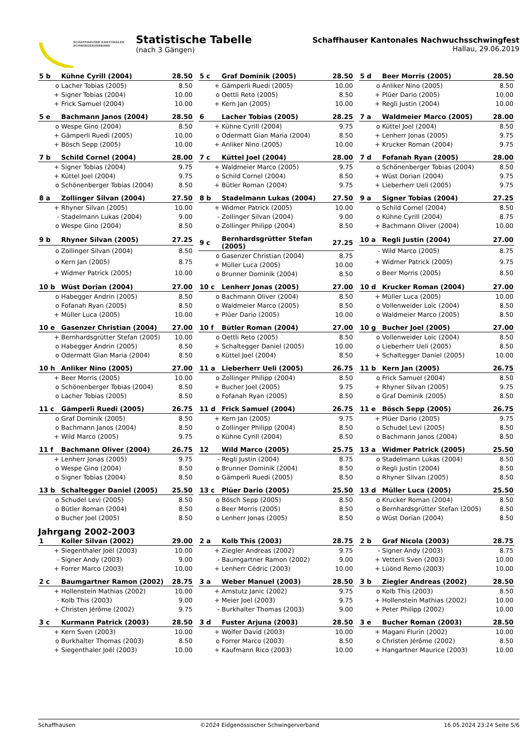SCHAFFHAUSER KANTONALER
SCHWINGERVERBAND
Statistische Tabelle
(nach 3 Gängen)
Schaffhauser Kantonales Nachwuchsschwingfest
Hallau, 29.06.2019
| 5 b | Kühne Cyrill (2004) | 28.50 |
| --- | --- | --- |
| o | Lacher Tobias (2005) | 8.50 |
| + | Signer Tobias (2004) | 10.00 |
| + | Frick Samuel (2004) | 10.00 |
| 5 c | Graf Dominik (2005) | 28.50 |
| --- | --- | --- |
| + | Gämperli Ruedi (2005) | 10.00 |
| o | Oettli Reto (2005) | 8.50 |
| + | Kern Jan (2005) | 10.00 |
| 5 d | Beer Morris (2005) | 28.50 |
| --- | --- | --- |
| o | Anliker Nino (2005) | 8.50 |
| + | Plüer Dario (2005) | 10.00 |
| + | Regli Justin (2004) | 10.00 |
| 5 e | Bachmann Janos (2004) | 28.50 |
| --- | --- | --- |
| o | Wespe Gino (2004) | 8.50 |
| + | Gämperli Ruedi (2005) | 10.00 |
| + | Bösch Sepp (2005) | 10.00 |
| 6 | Lacher Tobias (2005) | 28.25 |
| --- | --- | --- |
| + | Kühne Cyrill (2004) | 9.75 |
| o | Odermatt Gian Maria (2004) | 8.50 |
| + | Anliker Nino (2005) | 10.00 |
| 7 a | Waldmeier Marco (2005) | 28.00 |
| --- | --- | --- |
| o | Küttel Joel (2004) | 8.50 |
| + | Lenherr Jonas (2005) | 9.75 |
| + | Krucker Roman (2004) | 9.75 |
| 7 b | Schild Cornel (2004) | 28.00 |
| --- | --- | --- |
| + | Signer Tobias (2004) | 9.75 |
| + | Küttel Joel (2004) | 9.75 |
| o | Schönenberger Tobias (2004) | 8.50 |
| 7 c | Küttel Joel (2004) | 28.00 |
| --- | --- | --- |
| + | Waldmeier Marco (2005) | 9.75 |
| o | Schild Cornel (2004) | 8.50 |
| + | Bütler Roman (2004) | 9.75 |
| 7 d | Fofanah Ryan (2005) | 28.00 |
| --- | --- | --- |
| o | Schönenberger Tobias (2004) | 8.50 |
| + | Wüst Dorian (2004) | 9.75 |
| + | Lieberherr Ueli (2005) | 9.75 |
| 8 a | Zollinger Silvan (2004) | 27.50 |
| --- | --- | --- |
| + | Rhyner Silvan (2005) | 10.00 |
| - | Stadelmann Lukas (2004) | 9.00 |
| o | Wespe Gino (2004) | 8.50 |
| 8 b | Stadelmann Lukas (2004) | 27.50 |
| --- | --- | --- |
| + | Widmer Patrick (2005) | 10.00 |
| - | Zollinger Silvan (2004) | 9.00 |
| o | Zollinger Philipp (2004) | 8.50 |
| 9 a | Signer Tobias (2004) | 27.25 |
| --- | --- | --- |
| o | Schild Cornel (2004) | 8.50 |
| o | Kühne Cyrill (2004) | 8.75 |
| + | Bachmann Oliver (2004) | 10.00 |
| 9 b | Rhyner Silvan (2005) | 27.25 |
| --- | --- | --- |
| o | Zollinger Silvan (2004) | 8.50 |
| o | Kern Jan (2005) | 8.75 |
| + | Widmer Patrick (2005) | 10.00 |
| 9 c | Bernhardsgrütter Stefan (2005) | 27.25 |
| --- | --- | --- |
| o | Gasenzer Christian (2004) | 8.75 |
| + | Müller Luca (2005) | 10.00 |
| o | Brunner Dominik (2004) | 8.50 |
| 10 a | Regli Justin (2004) | 27.00 |
| --- | --- | --- |
| - | Wild Marco (2005) | 8.75 |
| + | Widmer Patrick (2005) | 9.75 |
| o | Beer Morris (2005) | 8.50 |
| 10 b | Wüst Dorian (2004) | 27.00 |
| --- | --- | --- |
| o | Habegger Andrin (2005) | 8.50 |
| o | Fofanah Ryan (2005) | 8.50 |
| + | Müller Luca (2005) | 10.00 |
| 10 c | Lenherr Jonas (2005) | 27.00 |
| --- | --- | --- |
| o | Bachmann Oliver (2004) | 8.50 |
| o | Waldmeier Marco (2005) | 8.50 |
| + | Plüer Dario (2005) | 10.00 |
| 10 d | Krucker Roman (2004) | 27.00 |
| --- | --- | --- |
| + | Müller Luca (2005) | 10.00 |
| o | Vollenweider Loïc (2004) | 8.50 |
| o | Waldmeier Marco (2005) | 8.50 |
| 10 e | Gasenzer Christian (2004) | 27.00 |
| --- | --- | --- |
| + | Bernhardsgrütter Stefan (2005) | 10.00 |
| o | Habegger Andrin (2005) | 8.50 |
| o | Odermatt Gian Maria (2004) | 8.50 |
| 10 f | Bütler Roman (2004) | 27.00 |
| --- | --- | --- |
| o | Oettli Reto (2005) | 8.50 |
| + | Schaltegger Daniel (2005) | 10.00 |
| o | Küttel Joel (2004) | 8.50 |
| 10 g | Bucher Joel (2005) | 27.00 |
| --- | --- | --- |
| o | Vollenweider Loïc (2004) | 8.50 |
| o | Lieberherr Ueli (2005) | 8.50 |
| + | Schaltegger Daniel (2005) | 10.00 |
| 10 h | Anliker Nino (2005) | 27.00 |
| --- | --- | --- |
| + | Beer Morris (2005) | 10.00 |
| o | Schönenberger Tobias (2004) | 8.50 |
| o | Lacher Tobias (2005) | 8.50 |
| 11 a | Lieberherr Ueli (2005) | 26.75 |
| --- | --- | --- |
| o | Zollinger Philipp (2004) | 8.50 |
| + | Bucher Joel (2005) | 9.75 |
| o | Fofanah Ryan (2005) | 8.50 |
| 11 b | Kern Jan (2005) | 26.75 |
| --- | --- | --- |
| o | Frick Samuel (2004) | 8.50 |
| + | Rhyner Silvan (2005) | 9.75 |
| o | Graf Dominik (2005) | 8.50 |
| 11 c | Gämperli Ruedi (2005) | 26.75 |
| --- | --- | --- |
| o | Graf Dominik (2005) | 8.50 |
| o | Bachmann Janos (2004) | 8.50 |
| + | Wild Marco (2005) | 9.75 |
| 11 d | Frick Samuel (2004) | 26.75 |
| --- | --- | --- |
| + | Kern Jan (2005) | 9.75 |
| o | Zollinger Philipp (2004) | 8.50 |
| o | Kühne Cyrill (2004) | 8.50 |
| 11 e | Bösch Sepp (2005) | 26.75 |
| --- | --- | --- |
| + | Plüer Dario (2005) | 9.75 |
| o | Schudel Levi (2005) | 8.50 |
| o | Bachmann Janos (2004) | 8.50 |
| 11 f | Bachmann Oliver (2004) | 26.75 |
| --- | --- | --- |
| + | Lenherr Jonas (2005) | 9.75 |
| o | Wespe Gino (2004) | 8.50 |
| o | Signer Tobias (2004) | 8.50 |
| 12 | Wild Marco (2005) | 25.75 |
| --- | --- | --- |
| - | Regli Justin (2004) | 8.75 |
| o | Brunner Dominik (2004) | 8.50 |
| o | Gämperli Ruedi (2005) | 8.50 |
| 13 a | Widmer Patrick (2005) | 25.50 |
| --- | --- | --- |
| o | Stadelmann Lukas (2004) | 8.50 |
| o | Regli Justin (2004) | 8.50 |
| o | Rhyner Silvan (2005) | 8.50 |
| 13 b | Schaltegger Daniel (2005) | 25.50 |
| --- | --- | --- |
| o | Schudel Levi (2005) | 8.50 |
| o | Bütler Roman (2004) | 8.50 |
| o | Bucher Joel (2005) | 8.50 |
| 13 c | Plüer Dario (2005) | 25.50 |
| --- | --- | --- |
| o | Bösch Sepp (2005) | 8.50 |
| o | Beer Morris (2005) | 8.50 |
| o | Lenherr Jonas (2005) | 8.50 |
| 13 d | Müller Luca (2005) | 25.50 |
| --- | --- | --- |
| o | Krucker Roman (2004) | 8.50 |
| o | Bernhardsgrütter Stefan (2005) | 8.50 |
| o | Wüst Dorian (2004) | 8.50 |
Jahrgang 2002-2003
| 1 | Koller Silvan (2002) | 29.00 |
| --- | --- | --- |
| + | Siegenthaler Joël (2003) | 10.00 |
| - | Signer Andy (2003) | 9.00 |
| + | Forrer Marco (2003) | 10.00 |
| 2 a | Kolb This (2003) | 28.75 |
| --- | --- | --- |
| + | Ziegler Andreas (2002) | 9.75 |
| - | Baumgartner Ramon (2002) | 9.00 |
| + | Lenherr Cédric (2003) | 10.00 |
| 2 b | Graf Nicola (2003) | 28.75 |
| --- | --- | --- |
| - | Signer Andy (2003) | 8.75 |
| + | Vetterli Sven (2003) | 10.00 |
| + | Lüönd Remo (2003) | 10.00 |
| 2 c | Baumgartner Ramon (2002) | 28.75 |
| --- | --- | --- |
| + | Hollenstein Mathias (2002) | 10.00 |
| - | Kolb This (2003) | 9.00 |
| + | Christen Jérôme (2002) | 9.75 |
| 3 a | Weber Manuel (2003) | 28.50 |
| --- | --- | --- |
| + | Amstutz Janic (2002) | 9.75 |
| + | Meier Joel (2003) | 9.75 |
| - | Burkhalter Thomas (2003) | 9.00 |
| 3 b | Ziegler Andreas (2002) | 28.50 |
| --- | --- | --- |
| o | Kolb This (2003) | 8.50 |
| + | Hollenstein Mathias (2002) | 10.00 |
| + | Peter Philipp (2002) | 10.00 |
| 3 c | Kurmann Patrick (2003) | 28.50 |
| --- | --- | --- |
| + | Kern Sven (2003) | 10.00 |
| o | Burkhalter Thomas (2003) | 8.50 |
| + | Siegenthaler Joël (2003) | 10.00 |
| 3 d | Fuster Arjuna (2003) | 28.50 |
| --- | --- | --- |
| + | Wolfer David (2003) | 10.00 |
| o | Forrer Marco (2003) | 8.50 |
| + | Kaufmann Rico (2003) | 10.00 |
| 3 e | Bucher Roman (2003) | 28.50 |
| --- | --- | --- |
| + | Magani Flurin (2002) | 10.00 |
| o | Christen Jérôme (2002) | 8.50 |
| + | Hangartner Maurice (2003) | 10.00 |
Schaffhausen ©2024 Eidgenössischer Schwingerverband 16.05.2024 23:24 Seite 5/6